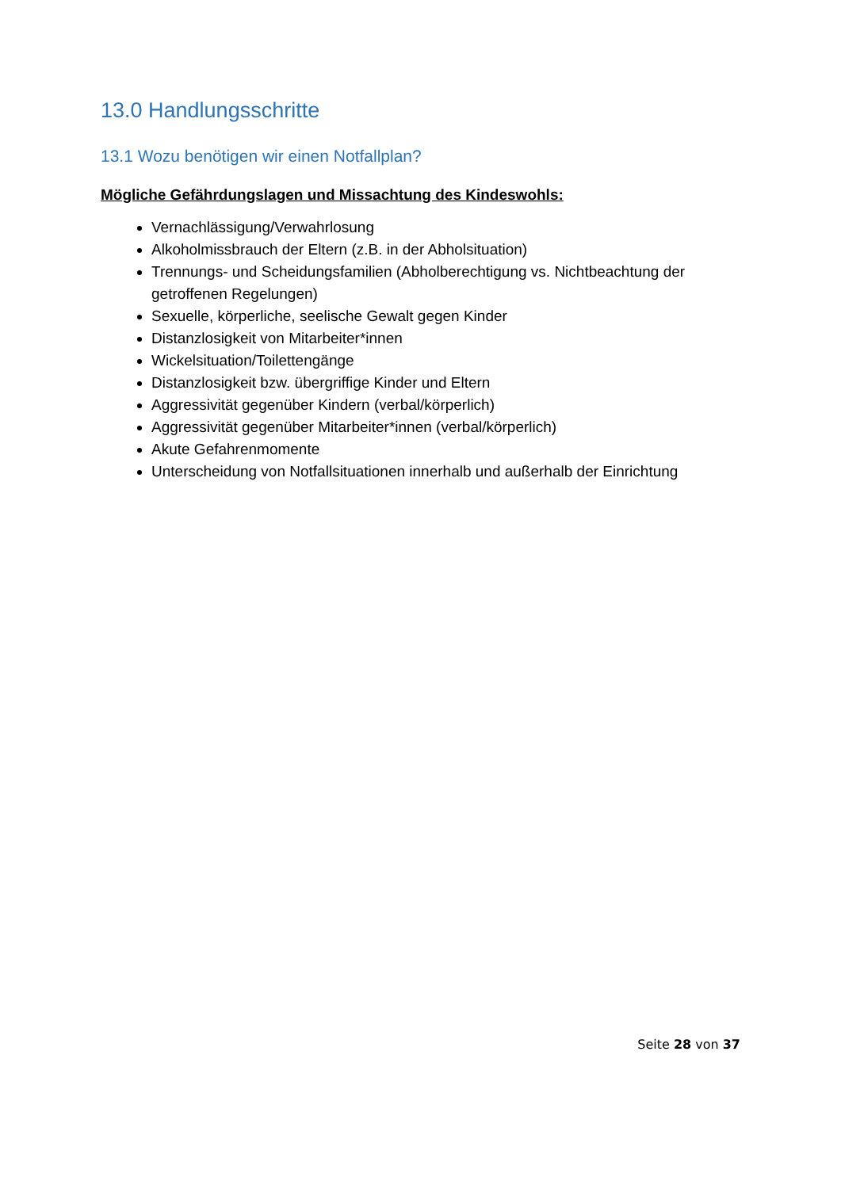13.0 Handlungsschritte
13.1 Wozu benötigen wir einen Notfallplan?
Mögliche Gefährdungslagen und Missachtung des Kindeswohls:
Vernachlässigung/Verwahrlosung
Alkoholmissbrauch der Eltern (z.B. in der Abholsituation)
Trennungs- und Scheidungsfamilien (Abholberechtigung vs. Nichtbeachtung der getroffenen Regelungen)
Sexuelle, körperliche, seelische Gewalt gegen Kinder
Distanzlosigkeit von Mitarbeiter*innen
Wickelsituation/Toilettengänge
Distanzlosigkeit bzw. übergriffige Kinder und Eltern
Aggressivität gegenüber Kindern (verbal/körperlich)
Aggressivität gegenüber Mitarbeiter*innen (verbal/körperlich)
Akute Gefahrenmomente
Unterscheidung von Notfallsituationen innerhalb und außerhalb der Einrichtung
Seite 28 von 37